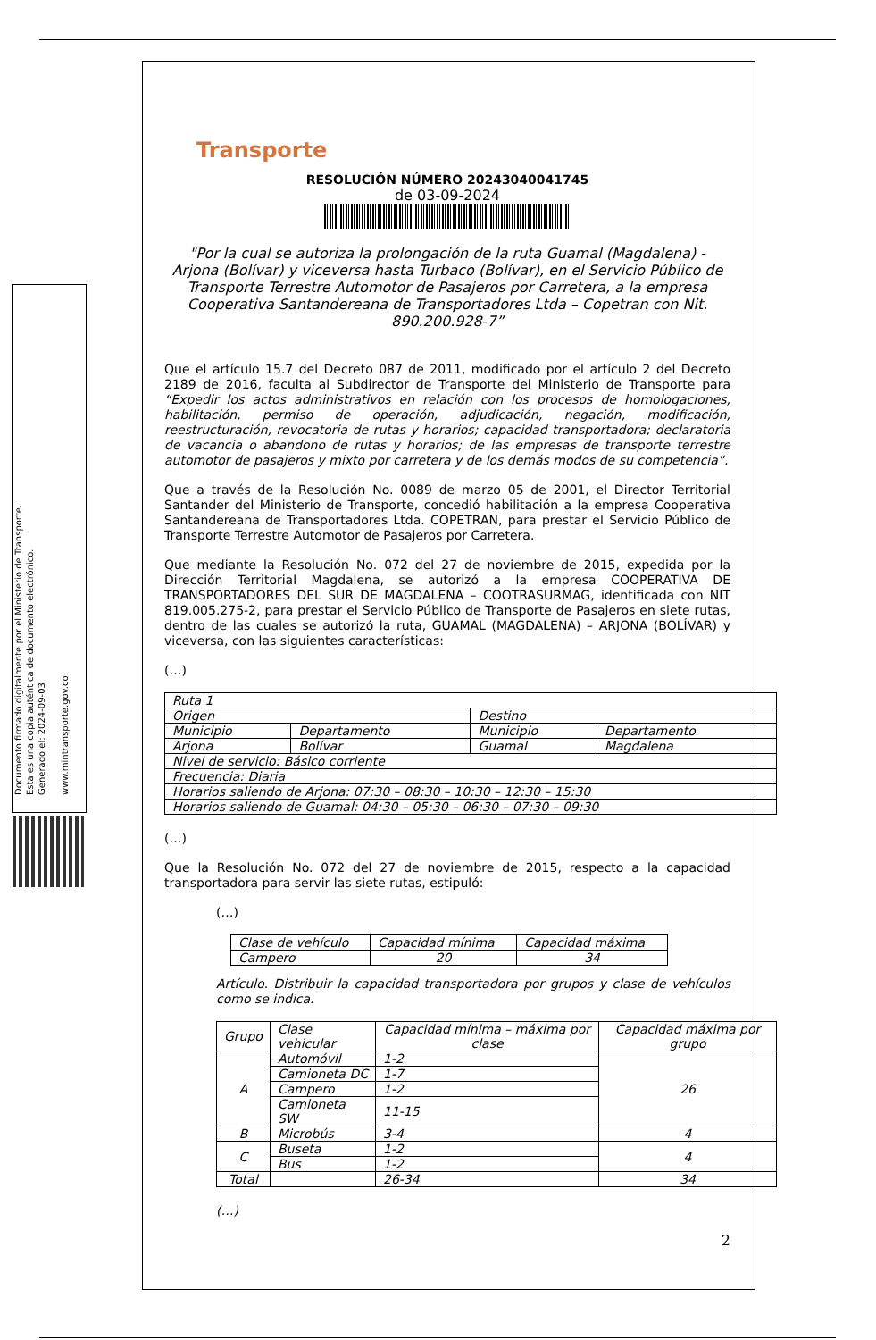Documento firmado digitalmente por el Ministerio de Transporte.
Esta es una copia auténtica de documento electrónico.
Generado el: 2024-09-03
www.mintransporte.gov.co
Transporte
RESOLUCIÓN NÚMERO 20243040041745
de 03-09-2024
"Por la cual se autoriza la prolongación de la ruta Guamal (Magdalena) - Arjona (Bolívar) y viceversa hasta Turbaco (Bolívar), en el Servicio Público de Transporte Terrestre Automotor de Pasajeros por Carretera, a la empresa Cooperativa Santandereana de Transportadores Ltda – Copetran con Nit. 890.200.928-7”
Que el artículo 15.7 del Decreto 087 de 2011, modificado por el artículo 2 del Decreto 2189 de 2016, faculta al Subdirector de Transporte del Ministerio de Transporte para “Expedir los actos administrativos en relación con los procesos de homologaciones, habilitación, permiso de operación, adjudicación, negación, modificación, reestructuración, revocatoria de rutas y horarios; capacidad transportadora; declaratoria de vacancia o abandono de rutas y horarios; de las empresas de transporte terrestre automotor de pasajeros y mixto por carretera y de los demás modos de su competencia”.
Que a través de la Resolución No. 0089 de marzo 05 de 2001, el Director Territorial Santander del Ministerio de Transporte, concedió habilitación a la empresa Cooperativa Santandereana de Transportadores Ltda. COPETRAN, para prestar el Servicio Público de Transporte Terrestre Automotor de Pasajeros por Carretera.
Que mediante la Resolución No. 072 del 27 de noviembre de 2015, expedida por la Dirección Territorial Magdalena, se autorizó a la empresa COOPERATIVA DE TRANSPORTADORES DEL SUR DE MAGDALENA – COOTRASURMAG, identificada con NIT 819.005.275-2, para prestar el Servicio Público de Transporte de Pasajeros en siete rutas, dentro de las cuales se autorizó la ruta, GUAMAL (MAGDALENA) – ARJONA (BOLÍVAR) y viceversa, con las siguientes características:
(…)
| Ruta 1 | | | |
| Origen | | Destino | |
| Municipio | Departamento | Municipio | Departamento |
| Arjona | Bolívar | Guamal | Magdalena |
| Nivel de servicio: Básico corriente | | | |
| Frecuencia: Diaria | | | |
| Horarios saliendo de Arjona: 07:30 – 08:30 – 10:30 – 12:30 – 15:30 | | | |
| Horarios saliendo de Guamal: 04:30 – 05:30 – 06:30 – 07:30 – 09:30 | | | |
(…)
Que la Resolución No. 072 del 27 de noviembre de 2015, respecto a la capacidad transportadora para servir las siete rutas, estipuló:
(…)
| Clase de vehículo | Capacidad mínima | Capacidad máxima |
| Campero | 20 | 34 |
Artículo. Distribuir la capacidad transportadora por grupos y clase de vehículos como se indica.
| Grupo | Clase vehicular | Capacidad mínima – máxima por clase | Capacidad máxima por grupo |
| A | Automóvil | 1-2 | 26 |
| | Camioneta DC | 1-7 | |
| | Campero | 1-2 | |
| | Camioneta SW | 11-15 | |
| B | Microbús | 3-4 | 4 |
| C | Buseta | 1-2 | 4 |
| | Bus | 1-2 | |
| Total | | 26-34 | 34 |
(…)
2